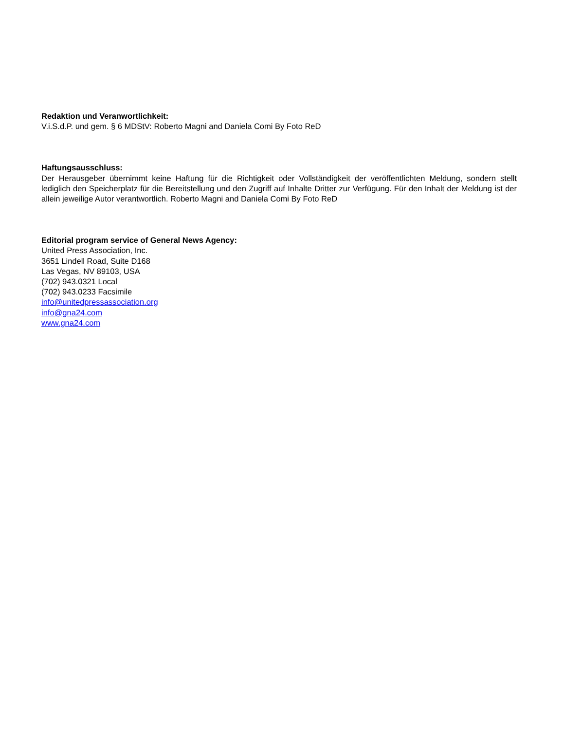Redaktion und Veranwortlichkeit:
V.i.S.d.P. und gem. § 6 MDStV: Roberto Magni and Daniela Comi By Foto ReD
Haftungsausschluss:
Der Herausgeber übernimmt keine Haftung für die Richtigkeit oder Vollständigkeit der veröffentlichten Meldung, sondern stellt lediglich den Speicherplatz für die Bereitstellung und den Zugriff auf Inhalte Dritter zur Verfügung. Für den Inhalt der Meldung ist der allein jeweilige Autor verantwortlich. Roberto Magni and Daniela Comi By Foto ReD
Editorial program service of General News Agency:
United Press Association, Inc.
3651 Lindell Road, Suite D168
Las Vegas, NV 89103, USA
(702) 943.0321 Local
(702) 943.0233 Facsimile
info@unitedpressassociation.org
info@gna24.com
www.gna24.com